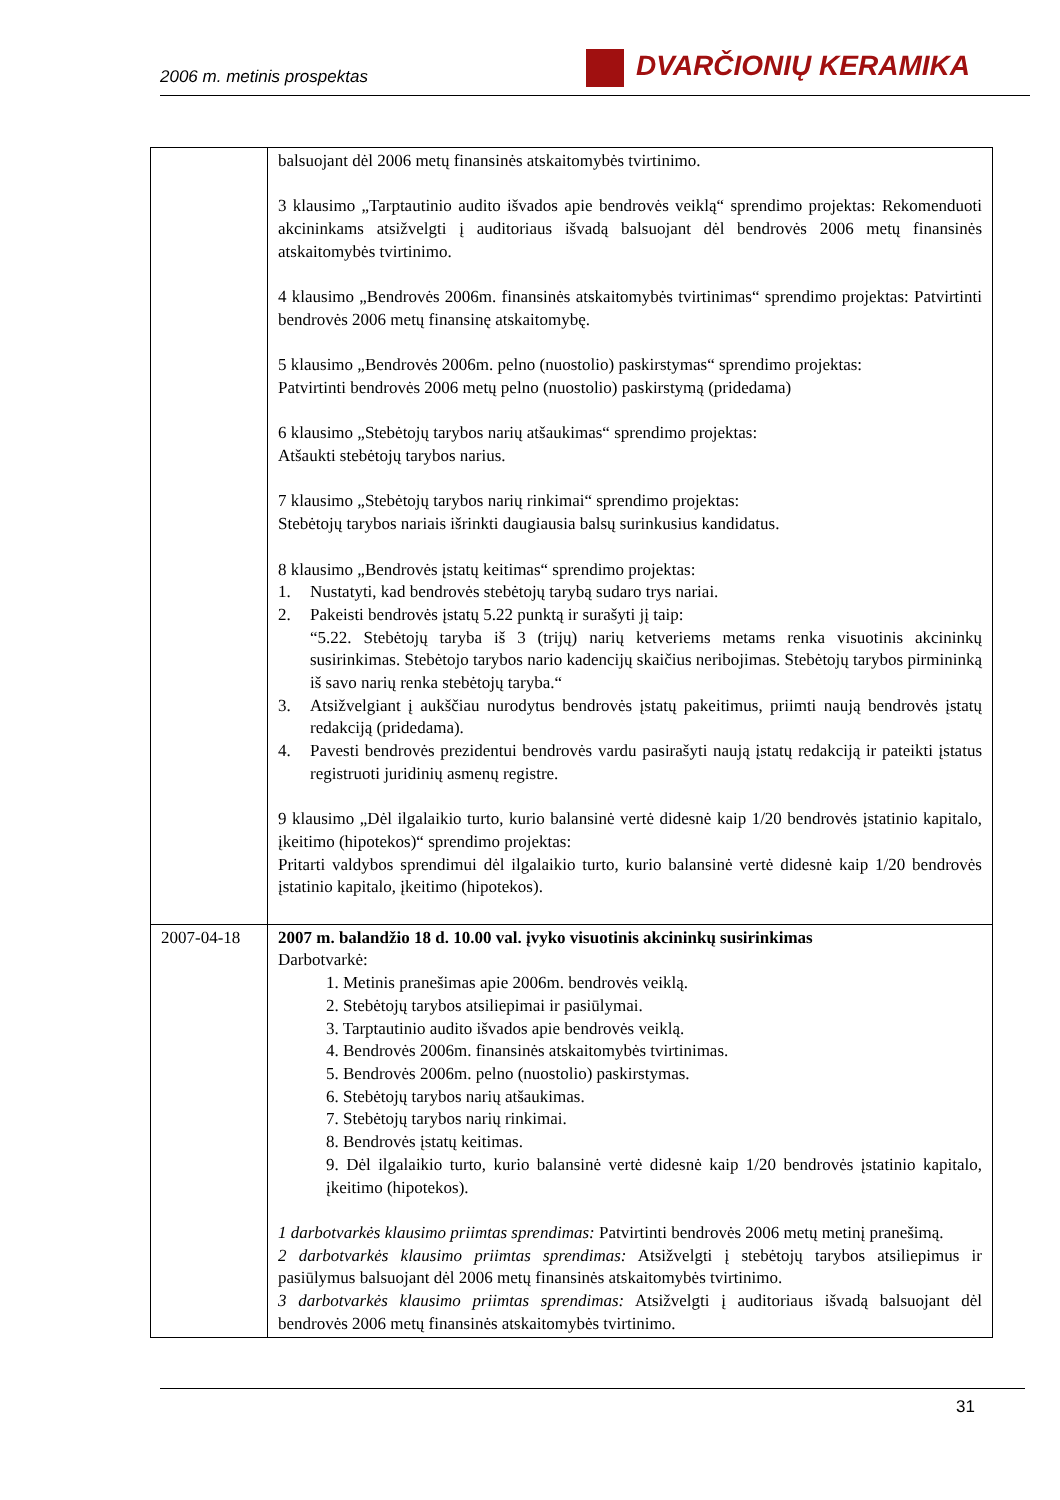2006 m. metinis prospektas
DVARČIONIŲ KERAMIKA
| | balsuojant dėl 2006 metų finansinės atskaitomybės tvirtinimo. 3 klausimo „Tarptautinio audito išvados apie bendrovės veiklą“ sprendimo projektas: Rekomenduoti akcininkams atsižvelgti į auditoriaus išvadą balsuojant dėl bendrovės 2006 metų finansinės atskaitomybės tvirtinimo. 4 klausimo „Bendrovės 2006m. finansinės atskaitomybės tvirtinimas“ sprendimo projektas: Patvirtinti bendrovės 2006 metų finansinę atskaitomybę. 5 klausimo „Bendrovės 2006m. pelno (nuostolio) paskirstymas“ sprendimo projektas: Patvirtinti bendrovės 2006 metų pelno (nuostolio) paskirstymą (pridedama) 6 klausimo „Stebėtojų tarybos narių atšaukimas“ sprendimo projektas: Atšaukti stebėtojų tarybos narius. 7 klausimo „Stebėtojų tarybos narių rinkimai“ sprendimo projektas: Stebėtojų tarybos nariais išrinkti daugiausia balsų surinkusius kandidatus. 8 klausimo „Bendrovės įstatų keitimas“ sprendimo projektas: 1. Nustatyti, kad bendrovės stebėtojų tarybą sudaro trys nariai. 2. Pakeisti bendrovės įstatų 5.22 punktą ir surašyti jį taip: “5.22. Stebėtojų taryba iš 3 (trijų) narių ketveriems metams renka visuotinis akcininkų susirinkimas. Stebėtojo tarybos nario kadencijų skaičius neribojimas. Stebėtojų tarybos pirmininką iš savo narių renka stebėtojų taryba.“ 3. Atsižvelgiant į aukščiau nurodytus bendrovės įstatų pakeitimus, priimti naują bendrovės įstatų redakciją (pridedama). 4. Pavesti bendrovės prezidentui bendrovės vardu pasirašyti naują įstatų redakciją ir pateikti įstatus registruoti juridinių asmenų registre. 9 klausimo „Dėl ilgalaikio turto, kurio balansinė vertė didesnė kaip 1/20 bendrovės įstatinio kapitalo, įkeitimo (hipotekos)“ sprendimo projektas: Pritarti valdybos sprendimui dėl ilgalaikio turto, kurio balansinė vertė didesnė kaip 1/20 bendrovės įstatinio kapitalo, įkeitimo (hipotekos). |
| 2007-04-18 | 2007 m. balandžio 18 d. 10.00 val. įvyko visuotinis akcininkų susirinkimas Darbotvarkė: 1. Metinis pranešimas apie 2006m. bendrovės veiklą. 2. Stebėtojų tarybos atsiliepimai ir pasiūlymai. 3. Tarptautinio audito išvados apie bendrovės veiklą. 4. Bendrovės 2006m. finansinės atskaitomybės tvirtinimas. 5. Bendrovės 2006m. pelno (nuostolio) paskirstymas. 6. Stebėtojų tarybos narių atšaukimas. 7. Stebėtojų tarybos narių rinkimai. 8. Bendrovės įstatų keitimas. 9. Dėl ilgalaikio turto, kurio balansinė vertė didesnė kaip 1/20 bendrovės įstatinio kapitalo, įkeitimo (hipotekos). 1 darbotvarkės klausimo priimtas sprendimas: Patvirtinti bendrovės 2006 metų metinį pranešimą. 2 darbotvarkės klausimo priimtas sprendimas: Atsižvelgti į stebėtojų tarybos atsiliepimus ir pasiūlymus balsuojant dėl 2006 metų finansinės atskaitomybės tvirtinimo. 3 darbotvarkės klausimo priimtas sprendimas: Atsižvelgti į auditoriaus išvadą balsuojant dėl bendrovės 2006 metų finansinės atskaitomybės tvirtinimo. |
31